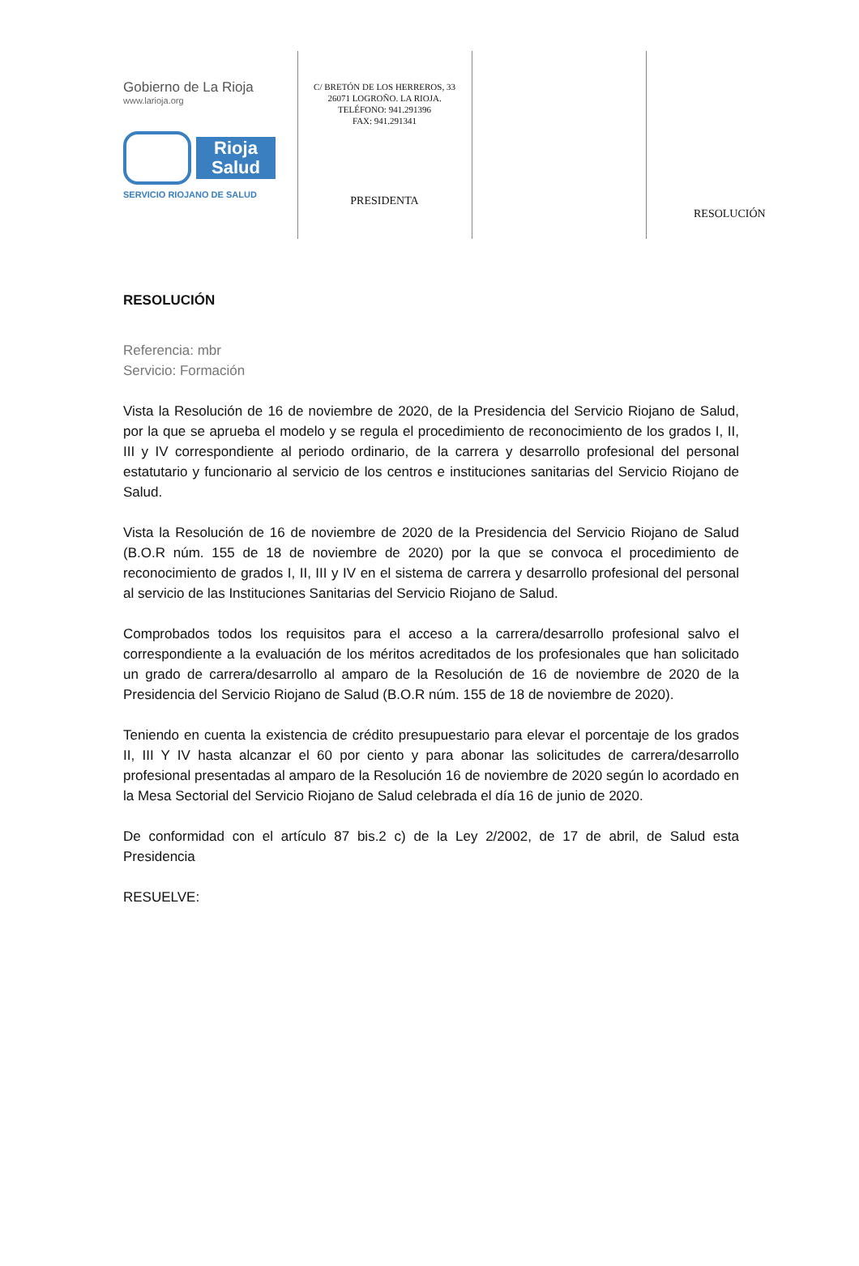Gobierno de La Rioja
www.larioja.org
Rioja Salud
SERVICIO RIOJANO DE SALUD
C/ BRETÓN DE LOS HERREROS, 33
26071 LOGROÑO. LA RIOJA.
TELÉFONO: 941.291396
FAX: 941.291341
PRESIDENTA
RESOLUCIÓN
RESOLUCIÓN
Referencia: mbr
Servicio: Formación
Vista la Resolución de 16 de noviembre de 2020, de la Presidencia del Servicio Riojano de Salud, por la que se aprueba el modelo y se regula el procedimiento de reconocimiento de los grados I, II, III y IV correspondiente al periodo ordinario, de la carrera y desarrollo profesional del personal estatutario y funcionario al servicio de los centros e instituciones sanitarias del Servicio Riojano de Salud.
Vista la Resolución de 16 de noviembre de 2020 de la Presidencia del Servicio Riojano de Salud (B.O.R núm. 155 de 18 de noviembre de 2020) por la que se convoca el procedimiento de reconocimiento de grados I, II, III y IV en el sistema de carrera y desarrollo profesional del personal al servicio de las Instituciones Sanitarias del Servicio Riojano de Salud.
Comprobados todos los requisitos para el acceso a la carrera/desarrollo profesional salvo el correspondiente a la evaluación de los méritos acreditados de los profesionales que han solicitado un grado de carrera/desarrollo al amparo de la Resolución de 16 de noviembre de 2020 de la Presidencia del Servicio Riojano de Salud (B.O.R núm. 155 de 18 de noviembre de 2020).
Teniendo en cuenta la existencia de crédito presupuestario para elevar el porcentaje de los grados II, III Y IV hasta alcanzar el 60 por ciento y para abonar las solicitudes de carrera/desarrollo profesional presentadas al amparo de la Resolución 16 de noviembre de 2020 según lo acordado en la Mesa Sectorial del Servicio Riojano de Salud celebrada el día 16 de junio de 2020.
De conformidad con el artículo 87 bis.2 c) de la Ley 2/2002, de 17 de abril, de Salud esta Presidencia
RESUELVE: